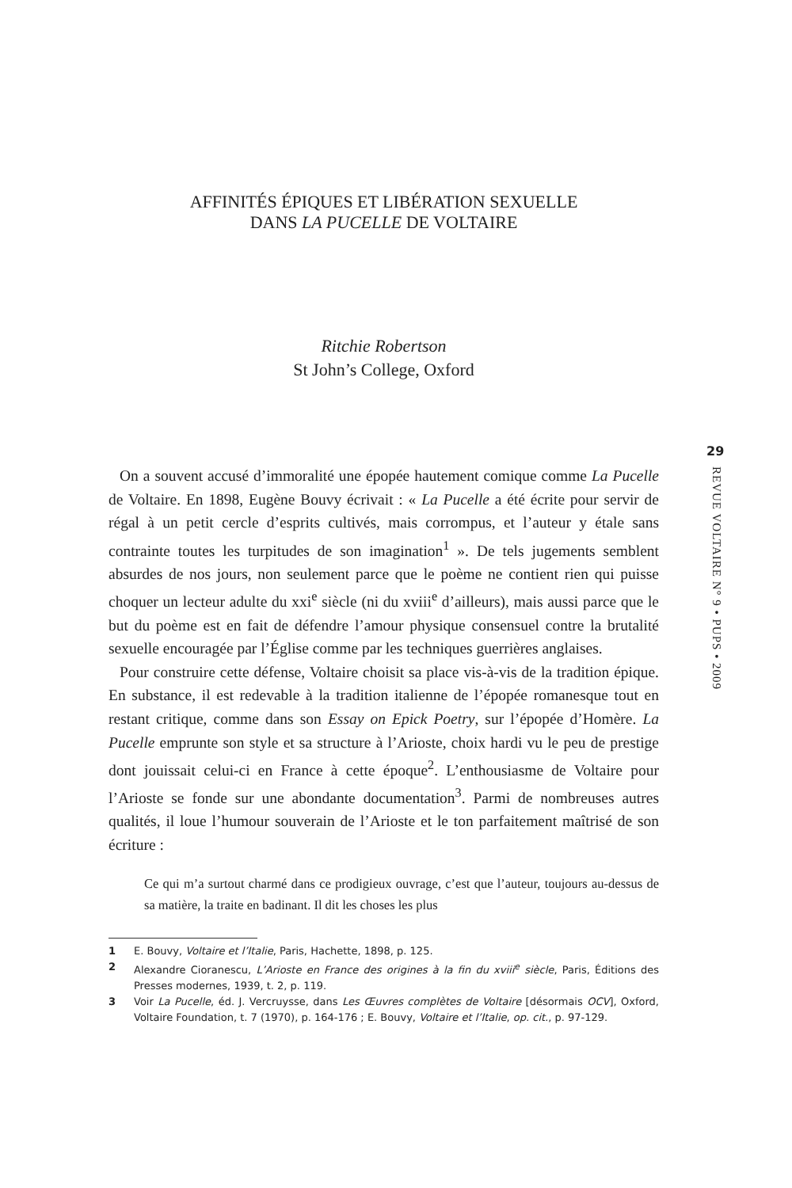AFFINITÉS ÉPIQUES ET LIBÉRATION SEXUELLE
DANS LA PUCELLE DE VOLTAIRE
Ritchie Robertson
St John’s College, Oxford
On a souvent accusé d’immoralité une épopée hautement comique comme La Pucelle de Voltaire. En 1898, Eugène Bouvy écrivait : « La Pucelle a été écrite pour servir de régal à un petit cercle d’esprits cultivés, mais corrompus, et l’auteur y étale sans contrainte toutes les turpitudes de son imagination<sup>1</sup> ». De tels jugements semblent absurdes de nos jours, non seulement parce que le poème ne contient rien qui puisse choquer un lecteur adulte du xxi<sup>e</sup> siècle (ni du xviii<sup>e</sup> d’ailleurs), mais aussi parce que le but du poème est en fait de défendre l’amour physique consensuel contre la brutalité sexuelle encouragée par l’Église comme par les techniques guerrières anglaises.
Pour construire cette défense, Voltaire choisit sa place vis-à-vis de la tradition épique. En substance, il est redevable à la tradition italienne de l’épopée romanesque tout en restant critique, comme dans son Essay on Epick Poetry, sur l’épopée d’Homère. La Pucelle emprunte son style et sa structure à l’Arioste, choix hardi vu le peu de prestige dont jouissait celui-ci en France à cette époque<sup>2</sup>. L’enthousiasme de Voltaire pour l’Arioste se fonde sur une abondante documentation<sup>3</sup>. Parmi de nombreuses autres qualités, il loue l’humour souverain de l’Arioste et le ton parfaitement maîtrisé de son écriture :
Ce qui m’a surtout charmé dans ce prodigieux ouvrage, c’est que l’auteur, toujours au-dessus de sa matière, la traite en badinant. Il dit les choses les plus
1 E. Bouvy, Voltaire et l’Italie, Paris, Hachette, 1898, p. 125.
2 Alexandre Cioranescu, L’Arioste en France des origines à la fin du xviii<sup>e</sup> siècle, Paris, Éditions des Presses modernes, 1939, t. 2, p. 119.
3 Voir La Pucelle, éd. J. Vercruysse, dans Les Œuvres complètes de Voltaire [désormais OCV], Oxford, Voltaire Foundation, t. 7 (1970), p. 164-176 ; E. Bouvy, Voltaire et l’Italie, op. cit., p. 97-129.
29
REVUE VOLTAIRE N° 9 • PUPS • 2009